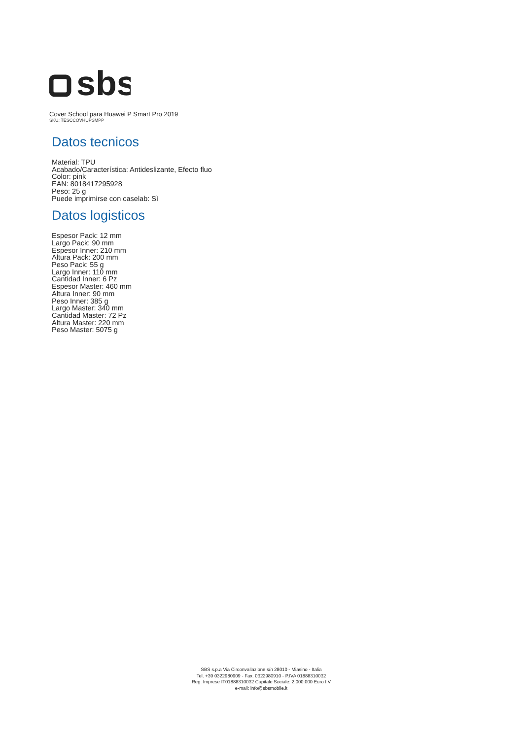sbs
Cover School para Huawei P Smart Pro 2019
SKU: TESCCOVHUPSMPP
Datos tecnicos
Material: TPU
Acabado/Característica: Antideslizante, Efecto fluo
Color: pink
EAN: 8018417295928
Peso: 25 g
Puede imprimirse con caselab: Sì
Datos logisticos
Espesor Pack: 12 mm
Largo Pack: 90 mm
Espesor Inner: 210 mm
Altura Pack: 200 mm
Peso Pack: 55 g
Largo Inner: 110 mm
Cantidad Inner: 6 Pz
Espesor Master: 460 mm
Altura Inner: 90 mm
Peso Inner: 385 g
Largo Master: 340 mm
Cantidad Master: 72 Pz
Altura Master: 220 mm
Peso Master: 5075 g
SBS s.p.a Via Circonvallazione s/n 28010 - Miasino - Italia
Tel. +39 0322980909 - Fax. 0322980910 - P.IVA 01888310032
Reg. Imprese IT01888310032 Capitale Sociale: 2.000.000 Euro I.V
e-mail: info@sbsmobile.it